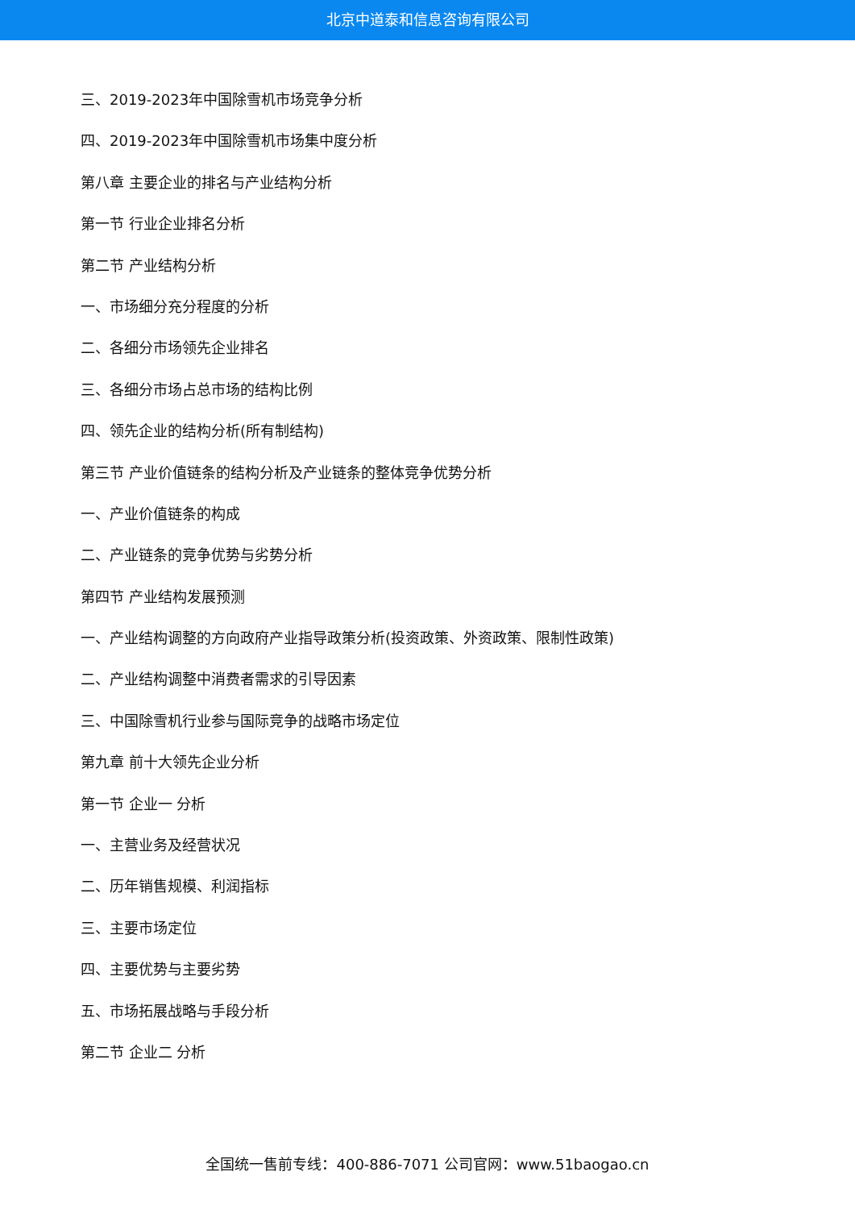北京中道泰和信息咨询有限公司
三、2019-2023年中国除雪机市场竞争分析
四、2019-2023年中国除雪机市场集中度分析
第八章 主要企业的排名与产业结构分析
第一节 行业企业排名分析
第二节 产业结构分析
一、市场细分充分程度的分析
二、各细分市场领先企业排名
三、各细分市场占总市场的结构比例
四、领先企业的结构分析(所有制结构)
第三节 产业价值链条的结构分析及产业链条的整体竞争优势分析
一、产业价值链条的构成
二、产业链条的竞争优势与劣势分析
第四节 产业结构发展预测
一、产业结构调整的方向政府产业指导政策分析(投资政策、外资政策、限制性政策)
二、产业结构调整中消费者需求的引导因素
三、中国除雪机行业参与国际竞争的战略市场定位
第九章 前十大领先企业分析
第一节 企业一 分析
一、主营业务及经营状况
二、历年销售规模、利润指标
三、主要市场定位
四、主要优势与主要劣势
五、市场拓展战略与手段分析
第二节 企业二 分析
全国统一售前专线：400-886-7071 公司官网：www.51baogao.cn